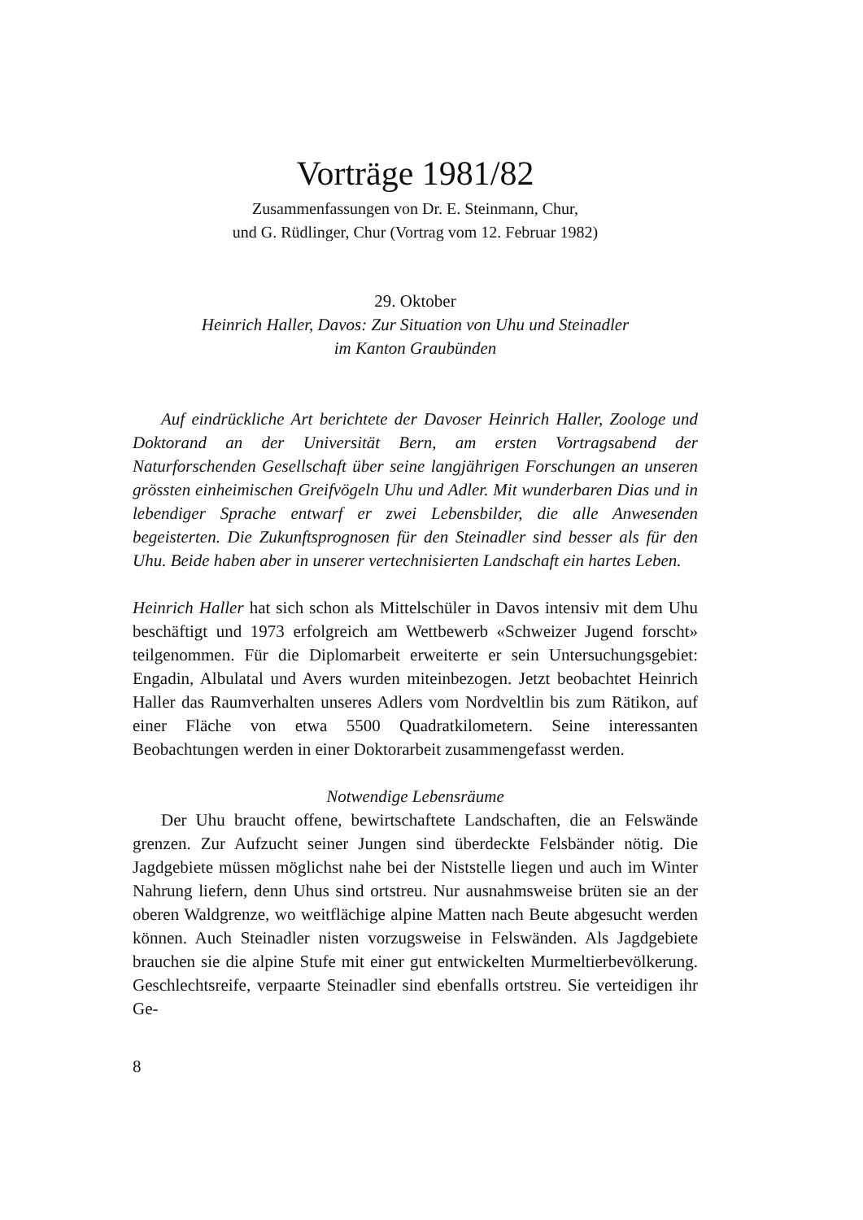Vorträge 1981/82
Zusammenfassungen von Dr. E. Steinmann, Chur,
und G. Rüdlinger, Chur (Vortrag vom 12. Februar 1982)
29. Oktober
Heinrich Haller, Davos: Zur Situation von Uhu und Steinadler
im Kanton Graubünden
Auf eindrückliche Art berichtete der Davoser Heinrich Haller, Zoologe und Doktorand an der Universität Bern, am ersten Vortragsabend der Naturforschenden Gesellschaft über seine langjährigen Forschungen an unseren grössten einheimischen Greifvögeln Uhu und Adler. Mit wunderbaren Dias und in lebendiger Sprache entwarf er zwei Lebensbilder, die alle Anwesenden begeisterten. Die Zukunftsprognosen für den Steinadler sind besser als für den Uhu. Beide haben aber in unserer vertechnisierten Landschaft ein hartes Leben.
Heinrich Haller hat sich schon als Mittelschüler in Davos intensiv mit dem Uhu beschäftigt und 1973 erfolgreich am Wettbewerb «Schweizer Jugend forscht» teilgenommen. Für die Diplomarbeit erweiterte er sein Untersuchungsgebiet: Engadin, Albulatal und Avers wurden miteinbezogen. Jetzt beobachtet Heinrich Haller das Raumverhalten unseres Adlers vom Nordveltlin bis zum Rätikon, auf einer Fläche von etwa 5500 Quadratkilometern. Seine interessanten Beobachtungen werden in einer Doktorarbeit zusammengefasst werden.
Notwendige Lebensräume
Der Uhu braucht offene, bewirtschaftete Landschaften, die an Felswände grenzen. Zur Aufzucht seiner Jungen sind überdeckte Felsbänder nötig. Die Jagdgebiete müssen möglichst nahe bei der Niststelle liegen und auch im Winter Nahrung liefern, denn Uhus sind ortstreu. Nur ausnahmsweise brüten sie an der oberen Waldgrenze, wo weitflächige alpine Matten nach Beute abgesucht werden können. Auch Steinadler nisten vorzugsweise in Felswänden. Als Jagdgebiete brauchen sie die alpine Stufe mit einer gut entwickelten Murmeltierbevölkerung. Geschlechtsreife, verpaarte Steinadler sind ebenfalls ortstreu. Sie verteidigen ihr Ge-
8